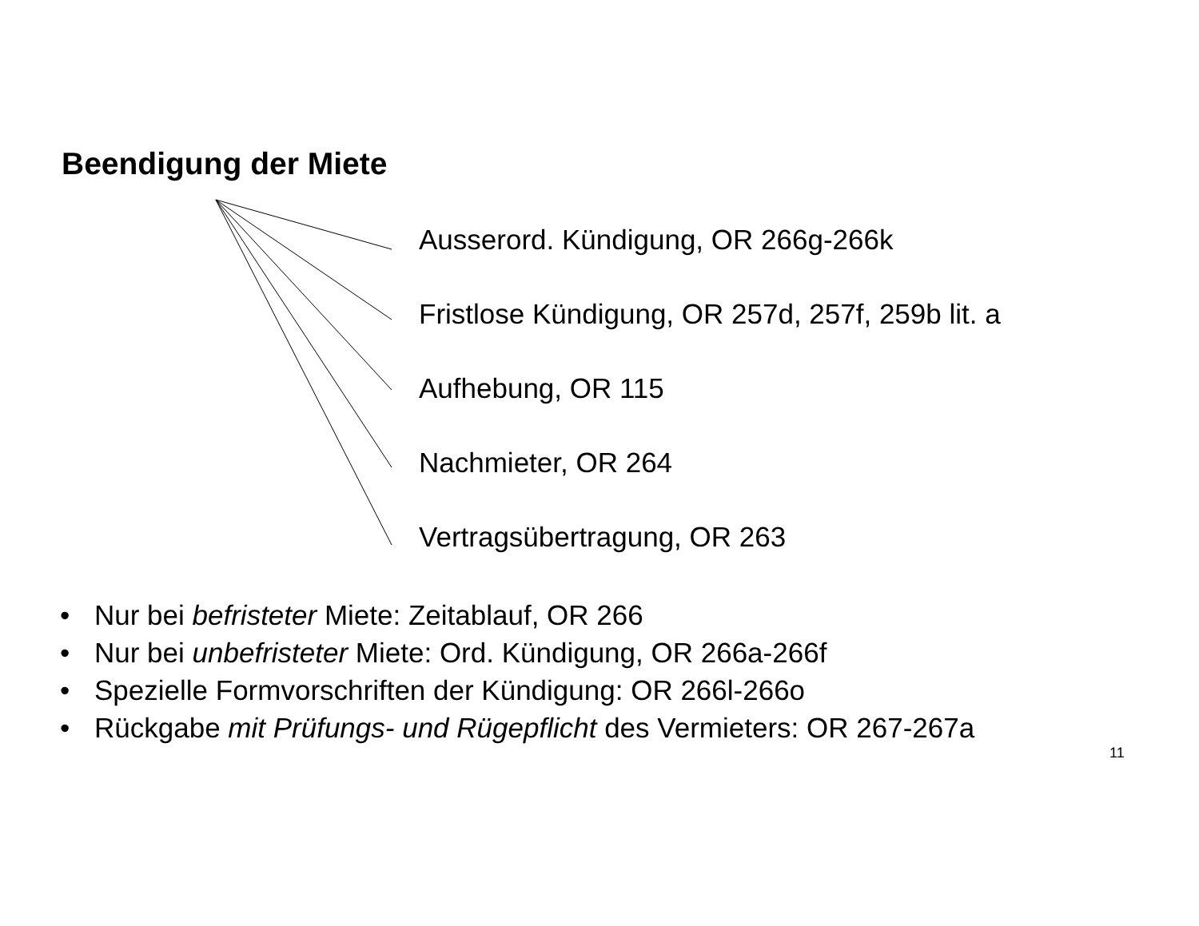Beendigung der Miete
Ausserord. Kündigung, OR 266g-266k
Fristlose Kündigung, OR 257d, 257f, 259b lit. a
Aufhebung, OR 115
Nachmieter, OR 264
Vertragsübertragung, OR 263
• Nur bei befristeter Miete: Zeitablauf, OR 266
• Nur bei unbefristeter Miete: Ord. Kündigung, OR 266a-266f
• Spezielle Formvorschriften der Kündigung: OR 266l-266o
• Rückgabe mit Prüfungs- und Rügepflicht des Vermieters: OR 267-267a
11